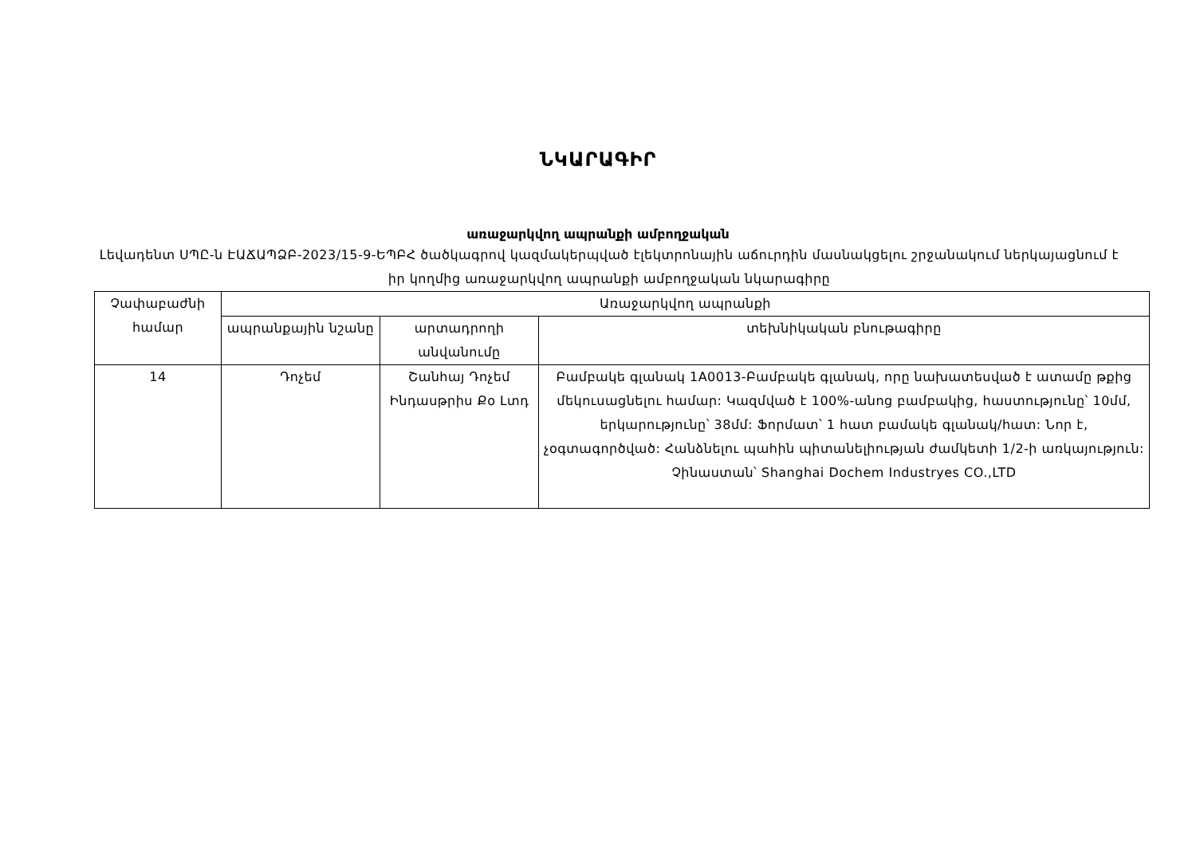ՆԿԱՐԱԳԻՐ
առաջարկվող ապրանքի ամբողջական
Լեվադենտ ՍՊԸ-ն ԷԱՃԱՊՁԲ-2023/15-9-ԵՊԲՀ ծածկագրով կազմակերպված էլեկտրոնային աճուրդին մասնակցելու շրջանակում ներկայացնում է իր կողմից առաջարկվող ապրանքի ամբողջական նկարագիրը
| Չափաբաժնի համար | Առաջարկվող ապրանքի | | |
| --- | --- | --- | --- |
| | ապրանքային նշանը | արտադրողի անվանումը | տեխնիկական բնութագիրը |
| 14 | Դոչեմ | Շանհայ Դոչեմ Ինդասթրիս Քօ Լտդ | Բամբակե գլանակ 1A0013-Բամբակե գլանակ, որը նախատեսված է ատամը թքից մեկուսացնելու համար: Կազմված է 100%-անոց բամբակից, հաստությունը՝ 10մմ, երկարությունը՝ 38մմ: Ֆորմատ՝ 1 հատ բամակե գլանակ/հատ: Նոր է, չօգտագործված: Հանձնելու պահին պիտանելիության ժամկետի 1/2-ի առկայություն: Չինաստան՝ Shanghai Dochem Industryes CO.,LTD |